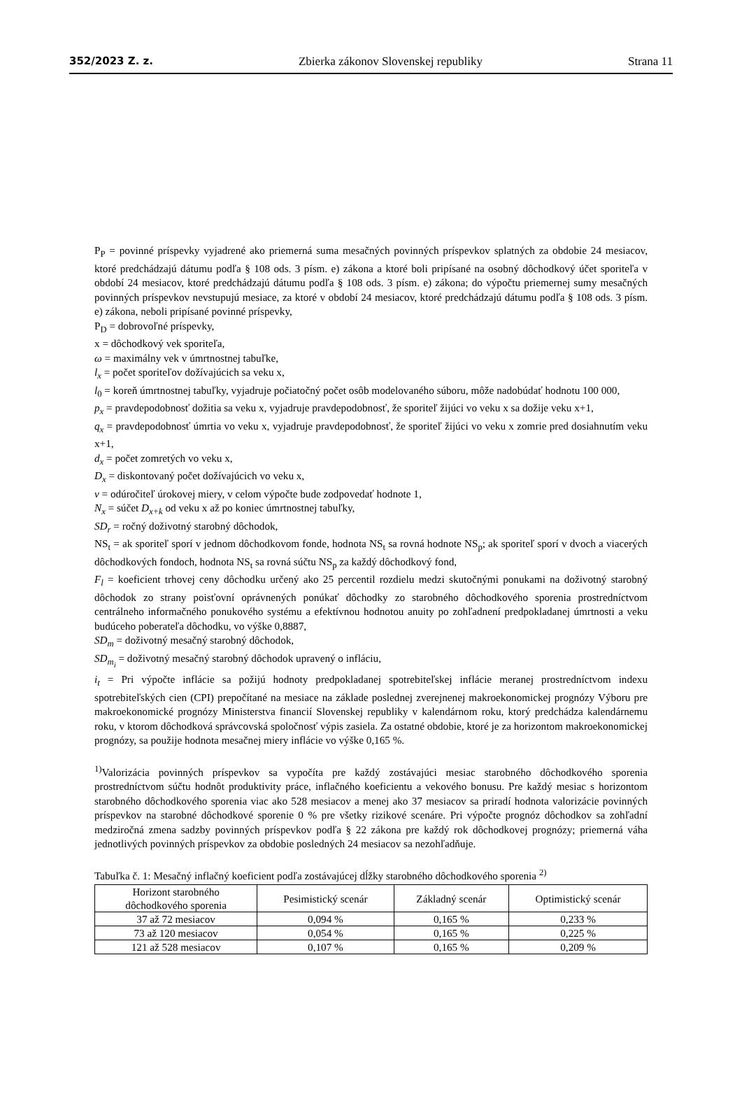352/2023 Z. z. Zbierka zákonov Slovenskej republiky Strana 11
P<sub>P</sub> = povinné príspevky vyjadrené ako priemerná suma mesačných povinných príspevkov splatných za obdobie 24 mesiacov, ktoré predchádzajú dátumu podľa § 108 ods. 3 písm. e) zákona a ktoré boli pripísané na osobný dôchodkový účet sporiteľa v období 24 mesiacov, ktoré predchádzajú dátumu podľa § 108 ods. 3 písm. e) zákona; do výpočtu priemernej sumy mesačných povinných príspevkov nevstupujú mesiace, za ktoré v období 24 mesiacov, ktoré predchádzajú dátumu podľa § 108 ods. 3 písm. e) zákona, neboli pripísané povinné príspevky,
P<sub>D</sub> = dobrovoľné príspevky,
x = dôchodkový vek sporiteľa,
ω = maximálny vek v úmrtnostnej tabuľke,
l<sub>x</sub> = počet sporiteľov dožívajúcich sa veku x,
l<sub>0</sub> = koreň úmrtnostnej tabuľky, vyjadruje počiatočný počet osôb modelovaného súboru, môže nadobúdať hodnotu 100 000,
p<sub>x</sub> = pravdepodobnosť dožitia sa veku x, vyjadruje pravdepodobnosť, že sporiteľ žijúci vo veku x sa dožije veku x+1,
q<sub>x</sub> = pravdepodobnosť úmrtia vo veku x, vyjadruje pravdepodobnosť, že sporiteľ žijúci vo veku x zomrie pred dosiahnutím veku x+1,
d<sub>x</sub> = počet zomretých vo veku x,
D<sub>x</sub> = diskontovaný počet dožívajúcich vo veku x,
v = odúročiteľ úrokovej miery, v celom výpočte bude zodpovedať hodnote 1,
N<sub>x</sub> = súčet D<sub>x+k</sub> od veku x až po koniec úmrtnostnej tabuľky,
SD<sub>r</sub> = ročný doživotný starobný dôchodok,
NS<sub>t</sub> = ak sporiteľ sporí v jednom dôchodkovom fonde, hodnota NS<sub>t</sub> sa rovná hodnote NS<sub>p</sub>; ak sporiteľ sporí v dvoch a viacerých dôchodkových fondoch, hodnota NS<sub>t</sub> sa rovná súčtu NS<sub>p</sub> za každý dôchodkový fond,
F<sub>l</sub> = koeficient trhovej ceny dôchodku určený ako 25 percentil rozdielu medzi skutočnými ponukami na doživotný starobný dôchodok zo strany poisťovní oprávnených ponúkať dôchodky zo starobného dôchodkového sporenia prostredníctvom centrálneho informačného ponukového systému a efektívnou hodnotou anuity po zohľadnení predpokladanej úmrtnosti a veku budúceho poberateľa dôchodku, vo výške 0,8887,
SD<sub>m</sub> = doživotný mesačný starobný dôchodok,
SD<sub>m<sub>i</sub></sub> = doživotný mesačný starobný dôchodok upravený o infláciu,
i<sub>t</sub> = Pri výpočte inflácie sa požijú hodnoty predpokladanej spotrebiteľskej inflácie meranej prostredníctvom indexu spotrebiteľských cien (CPI) prepočítané na mesiace na základe poslednej zverejnenej makroekonomickej prognózy Výboru pre makroekonomické prognózy Ministerstva financií Slovenskej republiky v kalendárnom roku, ktorý predchádza kalendárnemu roku, v ktorom dôchodková správcovská spoločnosť výpis zasiela. Za ostatné obdobie, ktoré je za horizontom makroekonomickej prognózy, sa použije hodnota mesačnej miery inflácie vo výške 0,165 %.
<sup>1)</sup> Valorizácia povinných príspevkov sa vypočíta pre každý zostávajúci mesiac starobného dôchodkového sporenia prostredníctvom súčtu hodnôt produktivity práce, inflačného koeficientu a vekového bonusu. Pre každý mesiac s horizontom starobného dôchodkového sporenia viac ako 528 mesiacov a menej ako 37 mesiacov sa priradí hodnota valorizácie povinných príspevkov na starobné dôchodkové sporenie 0 % pre všetky rizikové scenáre. Pri výpočte prognóz dôchodkov sa zohľadní medziročná zmena sadzby povinných príspevkov podľa § 22 zákona pre každý rok dôchodkovej prognózy; priemerná váha jednotlivých povinných príspevkov za obdobie posledných 24 mesiacov sa nezohľadňuje.
Tabuľka č. 1: Mesačný inflačný koeficient podľa zostávajúcej dĺžky starobného dôchodkového sporenia <sup>2)</sup>
| Horizont starobného dôchodkového sporenia | Pesimistický scenár | Základný scenár | Optimistický scenár |
| --- | --- | --- | --- |
| 37 až 72 mesiacov | 0,094 % | 0,165 % | 0,233 % |
| 73 až 120 mesiacov | 0,054 % | 0,165 % | 0,225 % |
| 121 až 528 mesiacov | 0,107 % | 0,165 % | 0,209 % |